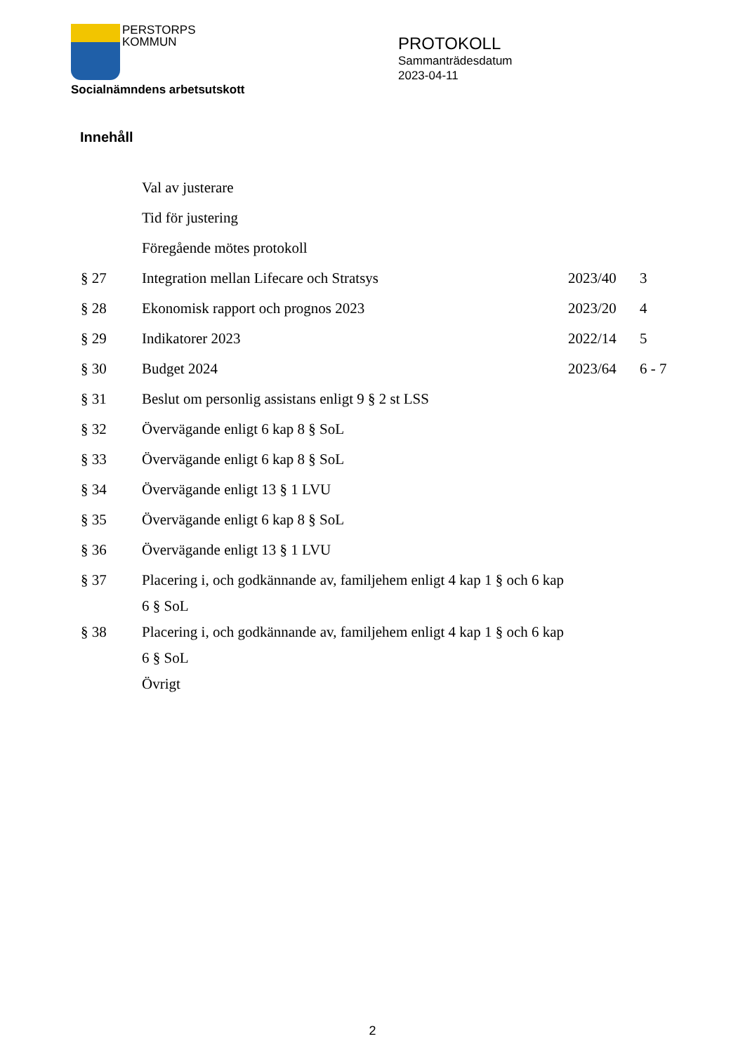PERSTORPS
KOMMUN
Socialnämndens arbetsutskott
PROTOKOLL
Sammanträdesdatum
2023-04-11
Innehåll
| | Val av justerare | | |
| | Tid för justering | | |
| | Föregående mötes protokoll | | |
| § 27 | Integration mellan Lifecare och Stratsys | 2023/40 | 3 |
| § 28 | Ekonomisk rapport och prognos 2023 | 2023/20 | 4 |
| § 29 | Indikatorer 2023 | 2022/14 | 5 |
| § 30 | Budget 2024 | 2023/64 | 6 - 7 |
| § 31 | Beslut om personlig assistans enligt 9 § 2 st LSS | | |
| § 32 | Övervägande enligt 6 kap 8 § SoL | | |
| § 33 | Övervägande enligt 6 kap 8 § SoL | | |
| § 34 | Övervägande enligt 13 § 1 LVU | | |
| § 35 | Övervägande enligt 6 kap 8 § SoL | | |
| § 36 | Övervägande enligt 13 § 1 LVU | | |
| § 37 | Placering i, och godkännande av, familjehem enligt 4 kap 1 § och 6 kap 6 § SoL | | |
| § 38 | Placering i, och godkännande av, familjehem enligt 4 kap 1 § och 6 kap 6 § SoL | | |
| | Övrigt | | |
2